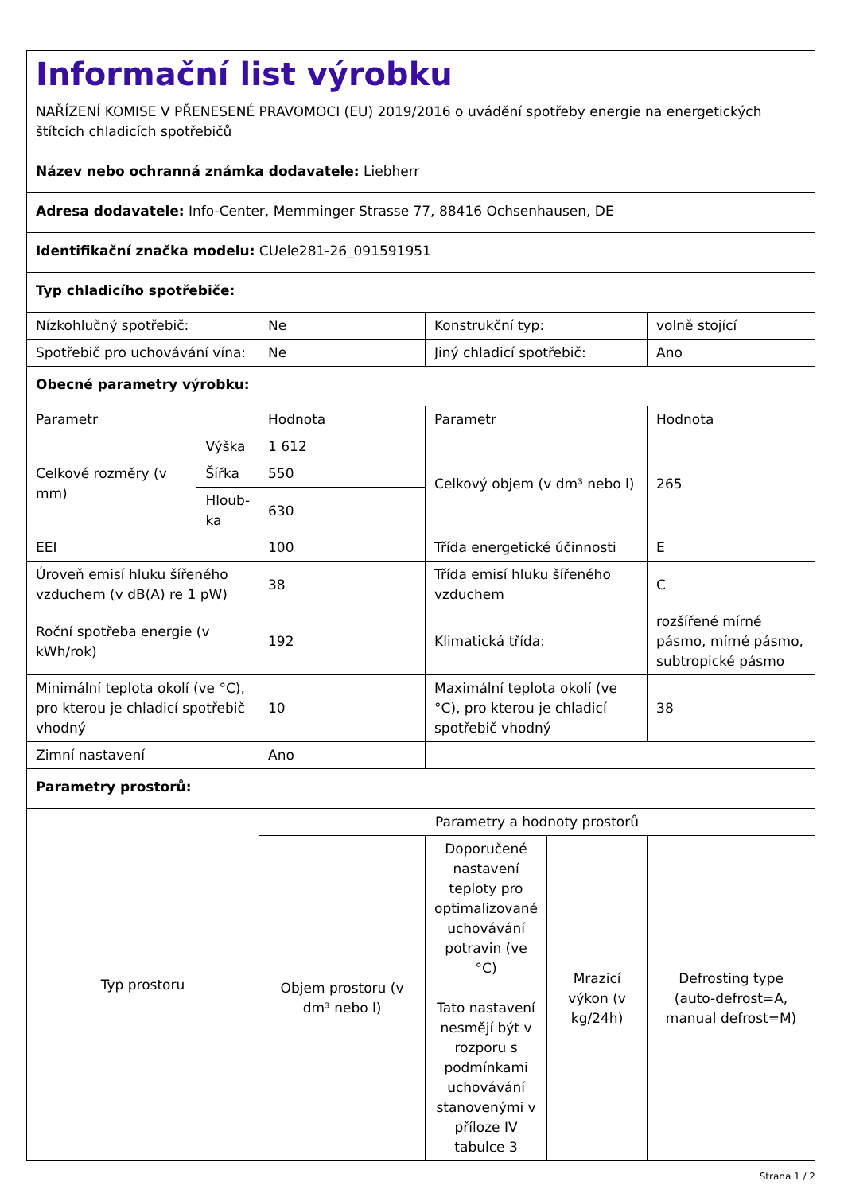Informační list výrobku
NAŘÍZENÍ KOMISE V PŘENESENÉ PRAVOMOCI (EU) 2019/2016 o uvádění spotřeby energie na energetických štítcích chladicích spotřebičů
| Název nebo ochranná známka dodavatele: Liebherr | | | | | |
| Adresa dodavatele: Info-Center, Memminger Strasse 77, 88416 Ochsenhausen, DE | | | | | |
| Identifikační značka modelu: CUele281-26_091591951 | | | | | |
| Typ chladicího spotřebiče: | | | | | |
| Nízkohlučný spotřebič: | | Ne | Konstrukční typ: | | volně stojící |
| Spotřebič pro uchovávání vína: | | Ne | Jiný chladicí spotřebič: | | Ano |
| Obecné parametry výrobku: | | | | | |
| Parametr | | Hodnota | Parametr | | Hodnota |
| Celkové rozměry (v mm) | Výška | 1 612 | Celkový objem (v dm³ nebo l) | | 265 |
| | Šířka | 550 | | | |
| | Hloub-ka | 630 | | | |
| EEI | | 100 | Třída energetické účinnosti | | E |
| Úroveň emisí hluku šířeného vzduchem (v dB(A) re 1 pW) | | 38 | Třída emisí hluku šířeného vzduchem | | C |
| Roční spotřeba energie (v kWh/rok) | | 192 | Klimatická třída: | | rozšířené mírné pásmo, mírné pásmo, subtropické pásmo |
| Minimální teplota okolí (ve °C), pro kterou je chladicí spotřebič vhodný | | 10 | Maximální teplota okolí (ve °C), pro kterou je chladicí spotřebič vhodný | | 38 |
| Zimní nastavení | | Ano | | | |
| Parametry prostorů: | | | | | |
| Typ prostoru | | Parametry a hodnoty prostorů | | | |
| | | Objem prostoru (v dm³ nebo l) | Doporučené nastavení teploty pro optimalizované uchovávání potravin (ve °C) Tato nastavení nesmějí být v rozporu s podmínkami uchovávání stanovenými v příloze IV tabulce 3 | Mrazicí výkon (v kg/24h) | Defrosting type (auto-defrost=A, manual defrost=M) |
Strana 1 / 2